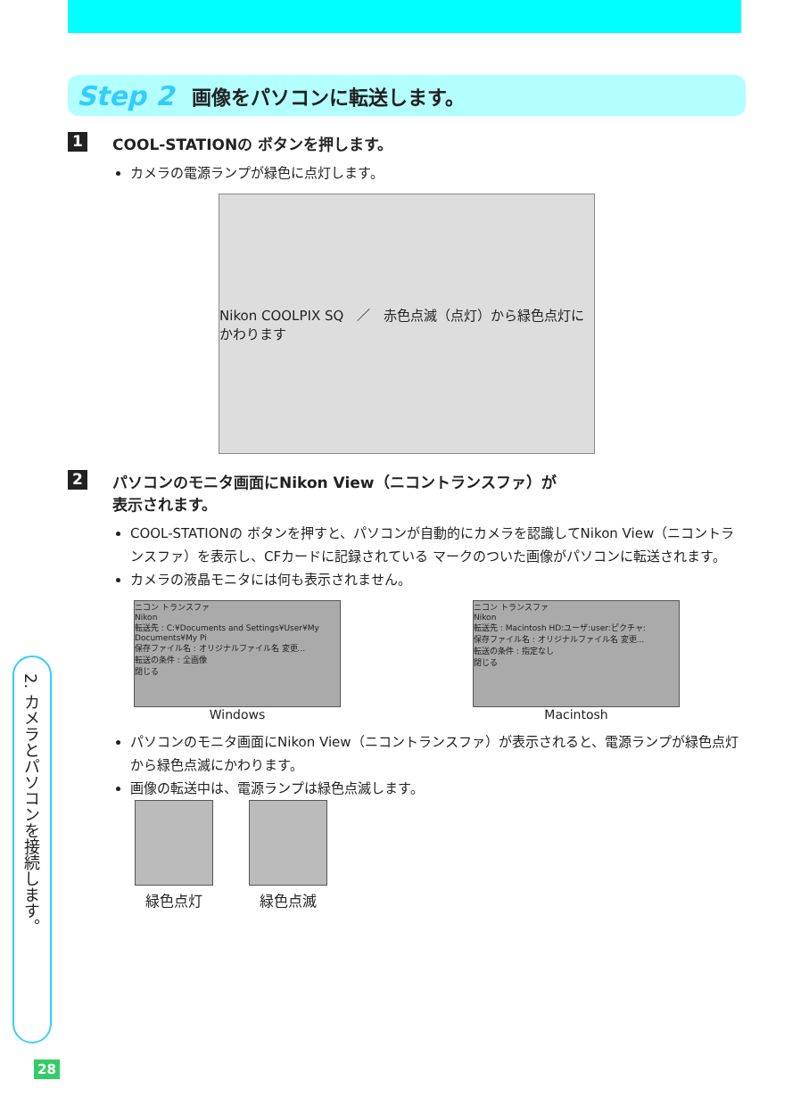Step 2 画像をパソコンに転送します。
1 COOL-STATIONの ボタンを押します。
カメラの電源ランプが緑色に点灯します。
Nikon COOLPIX SQ　／　赤色点滅（点灯）から緑色点灯にかわります
2 パソコンのモニタ画面にNikon View（ニコントランスファ）が
表示されます。
COOL-STATIONの ボタンを押すと、パソコンが自動的にカメラを認識してNikon View（ニコントランスファ）を表示し、CFカードに記録されている マークのついた画像がパソコンに転送されます。
カメラの液晶モニタには何も表示されません。
ニコン トランスファ
Nikon
転送先 : C:¥Documents and Settings¥User¥My Documents¥My Pi
保存ファイル名 : オリジナルファイル名 変更...
転送の条件 : 全画像
閉じる
Windows
ニコン トランスファ
Nikon
転送先 : Macintosh HD:ユーザ:user:ピクチャ:
保存ファイル名 : オリジナルファイル名 変更...
転送の条件 : 指定なし
閉じる
Macintosh
パソコンのモニタ画面にNikon View（ニコントランスファ）が表示されると、電源ランプが緑色点灯から緑色点滅にかわります。
画像の転送中は、電源ランプは緑色点滅します。
緑色点灯 緑色点滅
2. カメラとパソコンを接続します。
28